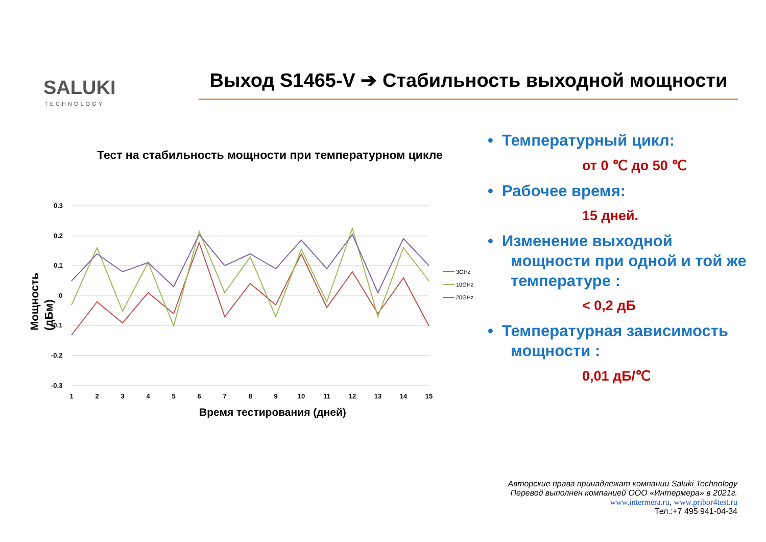SALUKI
TECHNOLOGY
Выход S1465-V ➔ Стабильность выходной мощности
Тест на стабильность мощности при температурном цикле
Мощность
(дБм)
0.3
0.2
0.1
0
-0.1
-0.2
-0.3
1
2
3
4
5
6
7
8
9
10
11
12
13
14
15
3GHz
10GHz
20GHz
Время тестирования (дней)
• Температурный цикл:
от 0 ℃ до 50 ℃
• Рабочее время:
15 дней.
• Изменение выходной мощности при одной и той же температуре :
< 0,2 дБ
• Температурная зависимость мощности :
0,01 дБ/℃
Авторские права принадлежат компании Saluki Technology
Перевод выполнен компанией ООО «Интермера» в 2021г.
www.intermera.ru, www.pribor4test.ru
Тел.:+7 495 941-04-34